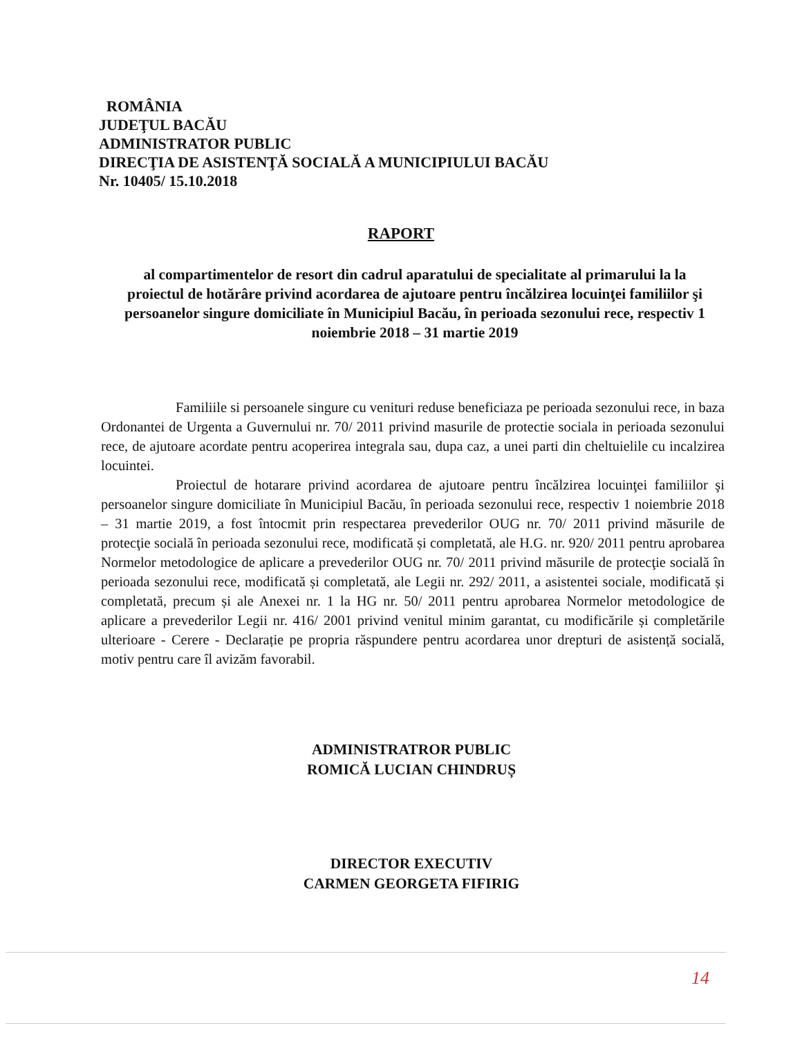ROMÂNIA
JUDEŢUL BACĂU
ADMINISTRATOR PUBLIC
DIRECŢIA DE ASISTENŢĂ SOCIALĂ A MUNICIPIULUI BACĂU
Nr. 10405/ 15.10.2018
RAPORT
al compartimentelor de resort din cadrul aparatului de specialitate al primarului la la proiectul de hotărâre privind acordarea de ajutoare pentru încălzirea locuinţei familiilor şi persoanelor singure domiciliate în Municipiul Bacău, în perioada sezonului rece, respectiv 1 noiembrie 2018 – 31 martie 2019
Familiile si persoanele singure cu venituri reduse beneficiaza pe perioada sezonului rece, in baza Ordonantei de Urgenta a Guvernului nr. 70/ 2011 privind masurile de protectie sociala in perioada sezonului rece, de ajutoare acordate pentru acoperirea integrala sau, dupa caz, a unei parti din cheltuielile cu incalzirea locuintei.
Proiectul de hotarare privind acordarea de ajutoare pentru încălzirea locuinţei familiilor şi persoanelor singure domiciliate în Municipiul Bacău, în perioada sezonului rece, respectiv 1 noiembrie 2018 – 31 martie 2019, a fost întocmit prin respectarea prevederilor OUG nr. 70/ 2011 privind măsurile de protecţie socială în perioada sezonului rece, modificată și completată, ale H.G. nr. 920/ 2011 pentru aprobarea Normelor metodologice de aplicare a prevederilor OUG nr. 70/ 2011 privind măsurile de protecţie socială în perioada sezonului rece, modificată și completată, ale Legii nr. 292/ 2011, a asistentei sociale, modificată și completată, precum și ale Anexei nr. 1 la HG nr. 50/ 2011 pentru aprobarea Normelor metodologice de aplicare a prevederilor Legii nr. 416/ 2001 privind venitul minim garantat, cu modificările și completările ulterioare - Cerere - Declarație pe propria răspundere pentru acordarea unor drepturi de asistență socială, motiv pentru care îl avizăm favorabil.
ADMINISTRATROR PUBLIC
ROMICĂ LUCIAN CHINDRUȘ
DIRECTOR EXECUTIV
CARMEN GEORGETA FIFIRIG
14